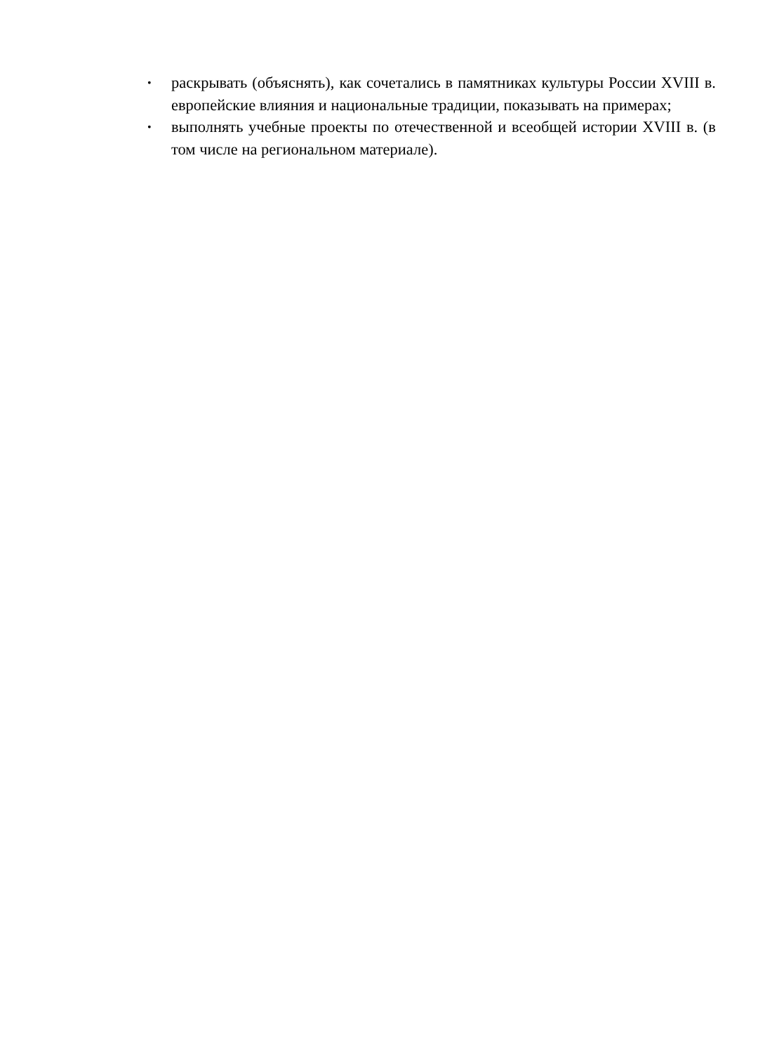• раскрывать (объяснять), как сочетались в памятниках культуры России XVIII в. европейские влияния и национальные традиции, показывать на примерах;
• выполнять учебные проекты по отечественной и всеобщей истории XVIII в. (в том числе на региональном материале).